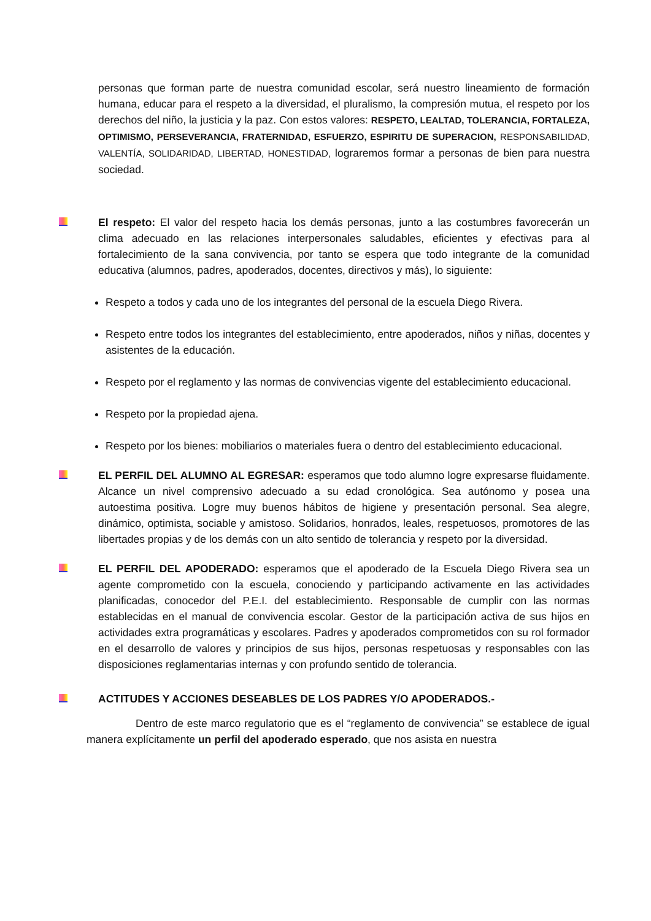personas que forman parte de nuestra comunidad escolar, será nuestro lineamiento de formación humana, educar para el respeto a la diversidad, el pluralismo, la compresión mutua, el respeto por los derechos del niño, la justicia y la paz. Con estos valores: RESPETO, LEALTAD, TOLERANCIA, FORTALEZA, OPTIMISMO, PERSEVERANCIA, FRATERNIDAD, ESFUERZO, ESPIRITU DE SUPERACION, RESPONSABILIDAD, VALENTÍA, SOLIDARIDAD, LIBERTAD, HONESTIDAD, lograremos formar a personas de bien para nuestra sociedad.
El respeto: El valor del respeto hacia los demás personas, junto a las costumbres favorecerán un clima adecuado en las relaciones interpersonales saludables, eficientes y efectivas para al fortalecimiento de la sana convivencia, por tanto se espera que todo integrante de la comunidad educativa (alumnos, padres, apoderados, docentes, directivos y más), lo siguiente:
Respeto a todos y cada uno de los integrantes del personal de la escuela Diego Rivera.
Respeto entre todos los integrantes del establecimiento, entre apoderados, niños y niñas, docentes y asistentes de la educación.
Respeto por el reglamento y las normas de convivencias vigente del establecimiento educacional.
Respeto por la propiedad ajena.
Respeto por los bienes: mobiliarios o materiales fuera o dentro del establecimiento educacional.
EL PERFIL DEL ALUMNO AL EGRESAR: esperamos que todo alumno logre expresarse fluidamente. Alcance un nivel comprensivo adecuado a su edad cronológica. Sea autónomo y posea una autoestima positiva. Logre muy buenos hábitos de higiene y presentación personal. Sea alegre, dinámico, optimista, sociable y amistoso. Solidarios, honrados, leales, respetuosos, promotores de las libertades propias y de los demás con un alto sentido de tolerancia y respeto por la diversidad.
EL PERFIL DEL APODERADO: esperamos que el apoderado de la Escuela Diego Rivera sea un agente comprometido con la escuela, conociendo y participando activamente en las actividades planificadas, conocedor del P.E.I. del establecimiento. Responsable de cumplir con las normas establecidas en el manual de convivencia escolar. Gestor de la participación activa de sus hijos en actividades extra programáticas y escolares. Padres y apoderados comprometidos con su rol formador en el desarrollo de valores y principios de sus hijos, personas respetuosas y responsables con las disposiciones reglamentarias internas y con profundo sentido de tolerancia.
ACTITUDES Y ACCIONES DESEABLES DE LOS PADRES Y/O APODERADOS.-
Dentro de este marco regulatorio que es el “reglamento de convivencia” se establece de igual manera explícitamente un perfil del apoderado esperado, que nos asista en nuestra